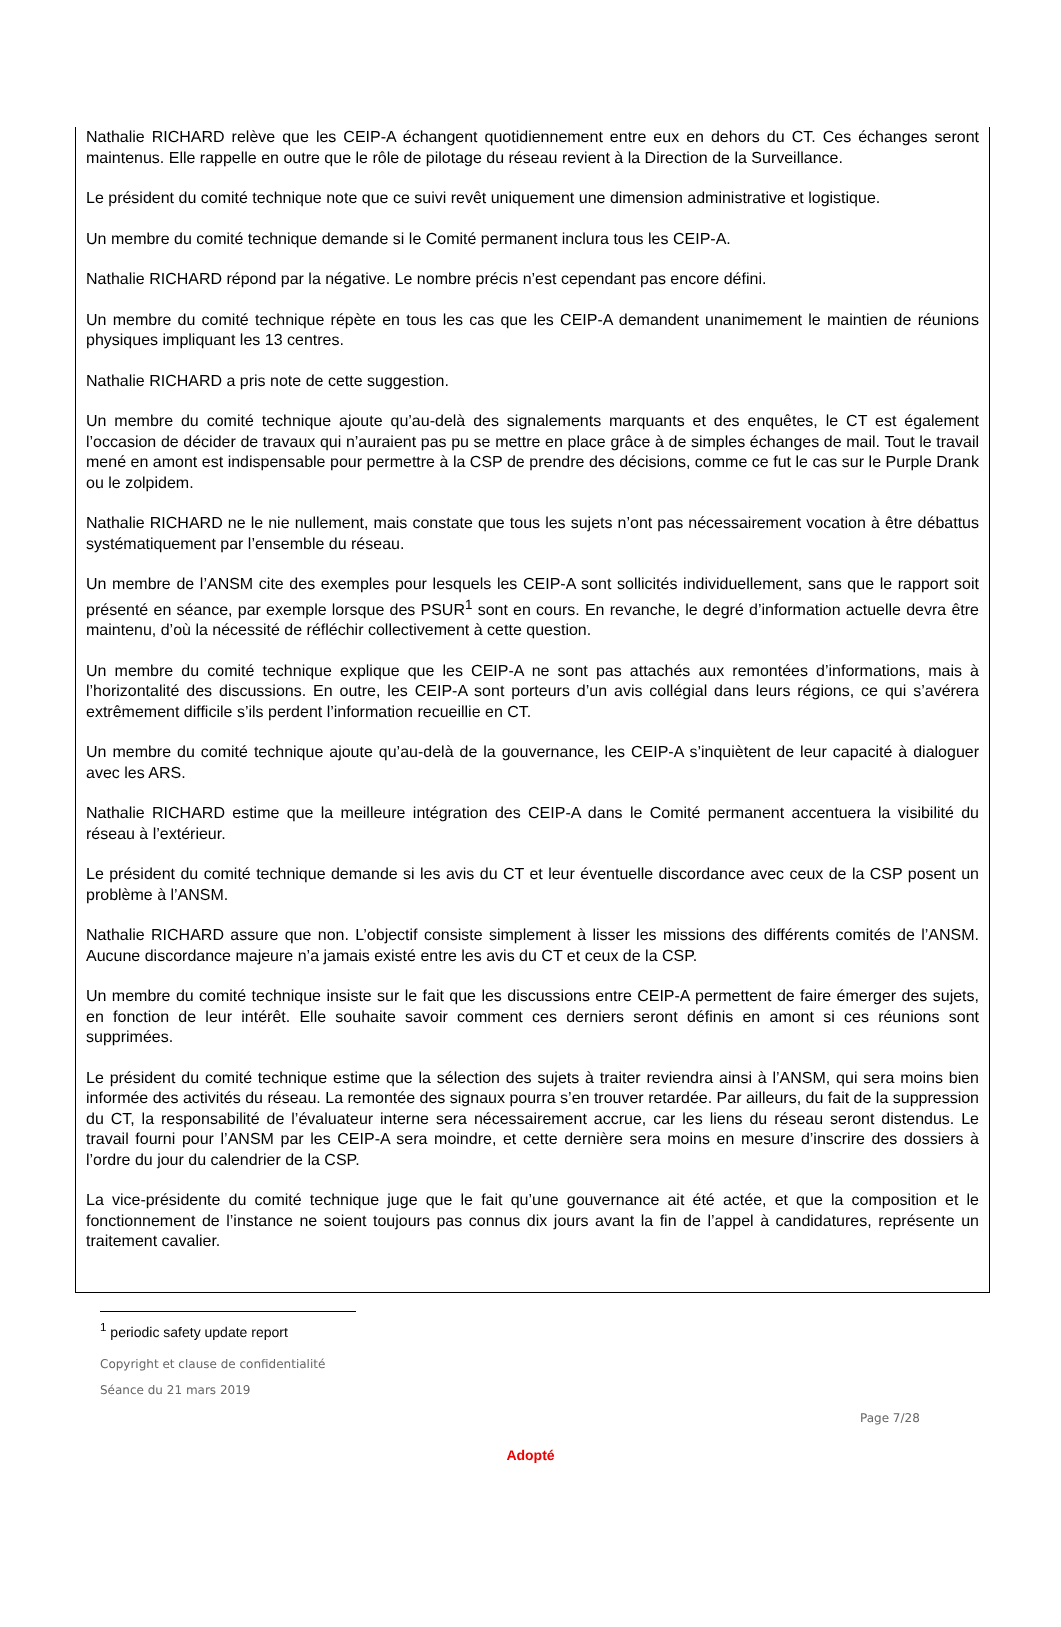Nathalie RICHARD relève que les CEIP-A échangent quotidiennement entre eux en dehors du CT. Ces échanges seront maintenus. Elle rappelle en outre que le rôle de pilotage du réseau revient à la Direction de la Surveillance.
Le président du comité technique note que ce suivi revêt uniquement une dimension administrative et logistique.
Un membre du comité technique demande si le Comité permanent inclura tous les CEIP-A.
Nathalie RICHARD répond par la négative. Le nombre précis n’est cependant pas encore défini.
Un membre du comité technique répète en tous les cas que les CEIP-A demandent unanimement le maintien de réunions physiques impliquant les 13 centres.
Nathalie RICHARD a pris note de cette suggestion.
Un membre du comité technique ajoute qu’au-delà des signalements marquants et des enquêtes, le CT est également l’occasion de décider de travaux qui n’auraient pas pu se mettre en place grâce à de simples échanges de mail. Tout le travail mené en amont est indispensable pour permettre à la CSP de prendre des décisions, comme ce fut le cas sur le Purple Drank ou le zolpidem.
Nathalie RICHARD ne le nie nullement, mais constate que tous les sujets n’ont pas nécessairement vocation à être débattus systématiquement par l’ensemble du réseau.
Un membre de l’ANSM cite des exemples pour lesquels les CEIP-A sont sollicités individuellement, sans que le rapport soit présenté en séance, par exemple lorsque des PSUR<sup>1</sup> sont en cours. En revanche, le degré d’information actuelle devra être maintenu, d’où la nécessité de réfléchir collectivement à cette question.
Un membre du comité technique explique que les CEIP-A ne sont pas attachés aux remontées d’informations, mais à l’horizontalité des discussions. En outre, les CEIP-A sont porteurs d’un avis collégial dans leurs régions, ce qui s’avérera extrêmement difficile s’ils perdent l’information recueillie en CT.
Un membre du comité technique ajoute qu’au-delà de la gouvernance, les CEIP-A s’inquiètent de leur capacité à dialoguer avec les ARS.
Nathalie RICHARD estime que la meilleure intégration des CEIP-A dans le Comité permanent accentuera la visibilité du réseau à l’extérieur.
Le président du comité technique demande si les avis du CT et leur éventuelle discordance avec ceux de la CSP posent un problème à l’ANSM.
Nathalie RICHARD assure que non. L’objectif consiste simplement à lisser les missions des différents comités de l’ANSM. Aucune discordance majeure n’a jamais existé entre les avis du CT et ceux de la CSP.
Un membre du comité technique insiste sur le fait que les discussions entre CEIP-A permettent de faire émerger des sujets, en fonction de leur intérêt. Elle souhaite savoir comment ces derniers seront définis en amont si ces réunions sont supprimées.
Le président du comité technique estime que la sélection des sujets à traiter reviendra ainsi à l’ANSM, qui sera moins bien informée des activités du réseau. La remontée des signaux pourra s’en trouver retardée. Par ailleurs, du fait de la suppression du CT, la responsabilité de l’évaluateur interne sera nécessairement accrue, car les liens du réseau seront distendus. Le travail fourni pour l’ANSM par les CEIP-A sera moindre, et cette dernière sera moins en mesure d’inscrire des dossiers à l’ordre du jour du calendrier de la CSP.
La vice-présidente du comité technique juge que le fait qu’une gouvernance ait été actée, et que la composition et le fonctionnement de l’instance ne soient toujours pas connus dix jours avant la fin de l’appel à candidatures, représente un traitement cavalier.
<sup>1</sup> periodic safety update report
Copyright et clause de confidentialité
Séance du 21 mars 2019
Page 7/28
Adopté